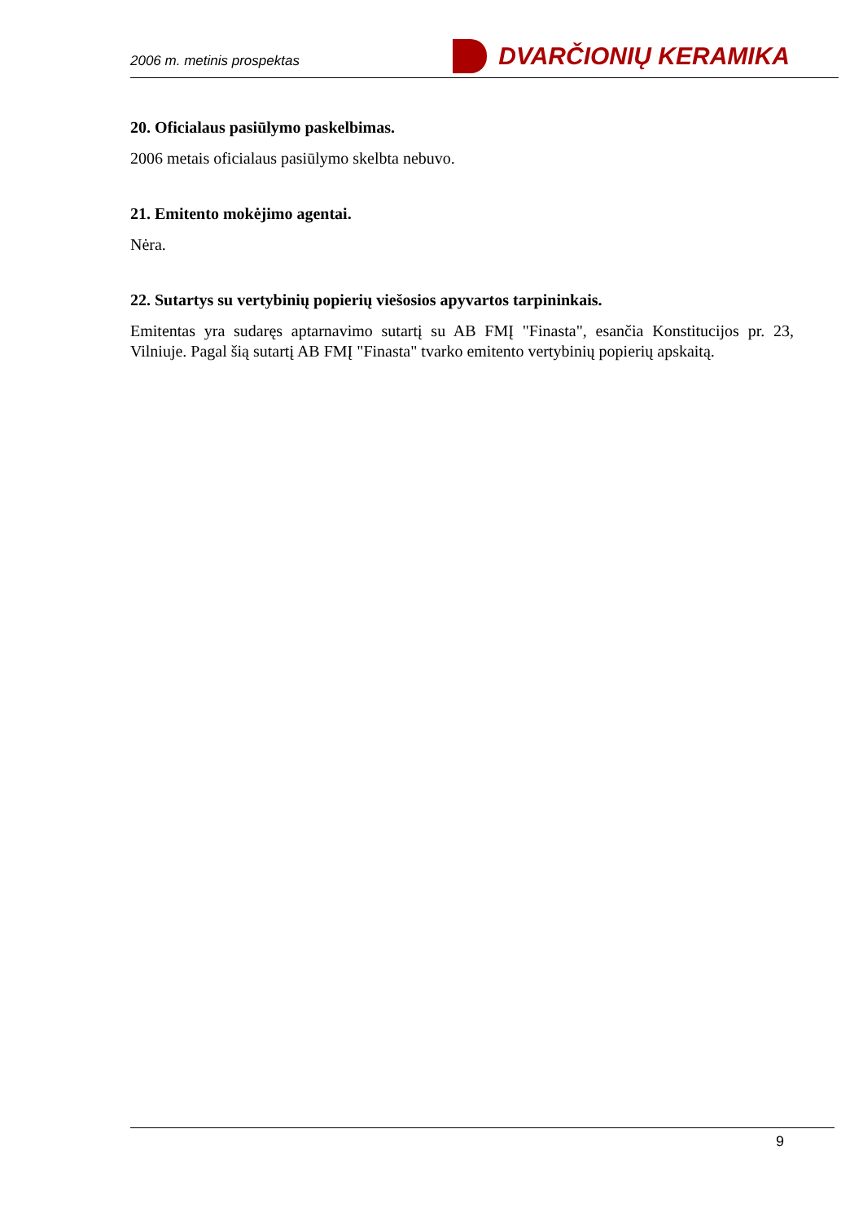2006 m. metinis prospektas
DVARČIONIŲ KERAMIKA
20. Oficialaus pasiūlymo paskelbimas.
2006 metais oficialaus pasiūlymo skelbta nebuvo.
21. Emitento mokėjimo agentai.
Nėra.
22. Sutartys su vertybinių popierių viešosios apyvartos tarpininkais.
Emitentas yra sudaręs aptarnavimo sutartį su AB FMĮ "Finasta", esančia Konstitucijos pr. 23, Vilniuje. Pagal šią sutartį AB FMĮ "Finasta" tvarko emitento vertybinių popierių apskaitą.
9